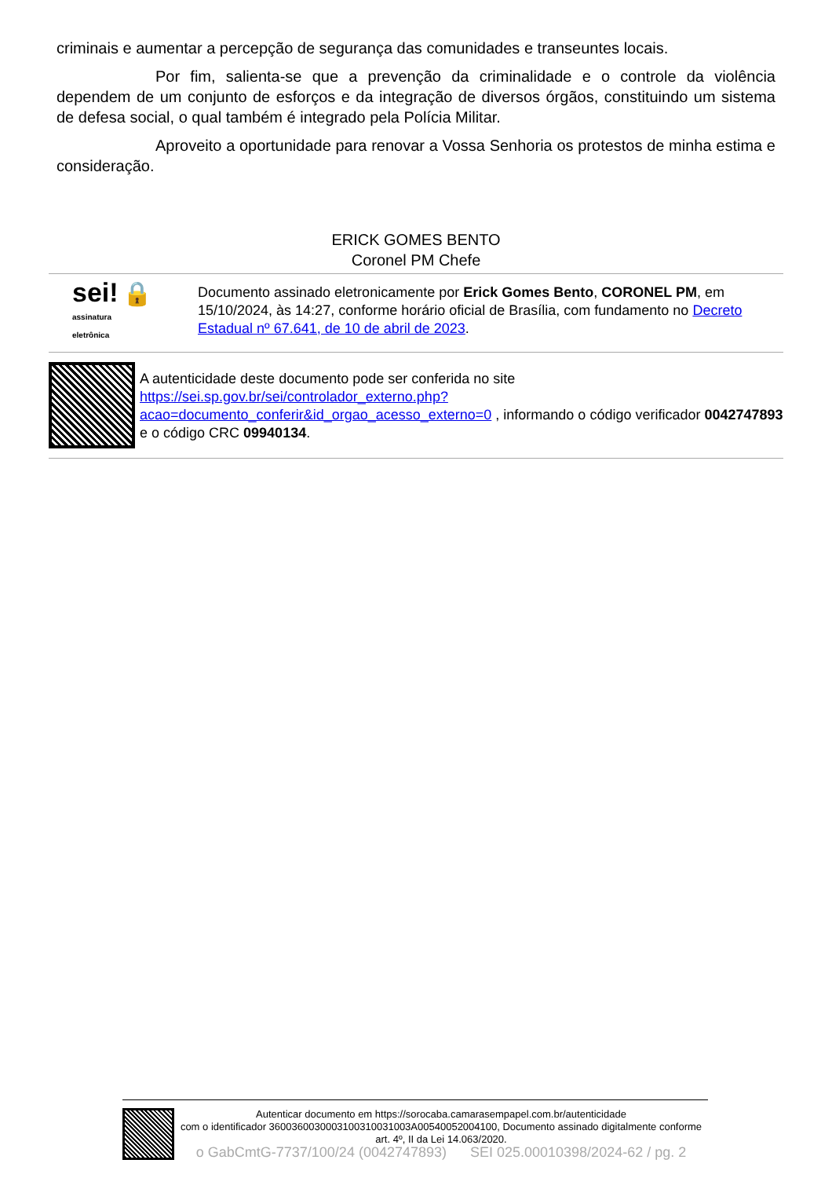criminais e aumentar a percepção de segurança das comunidades e transeuntes locais.
Por fim, salienta-se que a prevenção da criminalidade e o controle da violência dependem de um conjunto de esforços e da integração de diversos órgãos, constituindo um sistema de defesa social, o qual também é integrado pela Polícia Militar.
Aproveito a oportunidade para renovar a Vossa Senhoria os protestos de minha estima e consideração.
ERICK GOMES BENTO
Coronel PM Chefe
sei! 🔒
assinatura
eletrônica
Documento assinado eletronicamente por Erick Gomes Bento, CORONEL PM, em 15/10/2024, às 14:27, conforme horário oficial de Brasília, com fundamento no Decreto Estadual nº 67.641, de 10 de abril de 2023.
A autenticidade deste documento pode ser conferida no site https://sei.sp.gov.br/sei/controlador_externo.php?acao=documento_conferir&id_orgao_acesso_externo=0 , informando o código verificador 0042747893 e o código CRC 09940134.
Autenticar documento em https://sorocaba.camarasempapel.com.br/autenticidade
com o identificador 3600360030003100310031003A00540052004100, Documento assinado digitalmente conforme art. 4º, II da Lei 14.063/2020.
o GabCmtG-7737/100/24 (0042747893) SEI 025.00010398/2024-62 / pg. 2